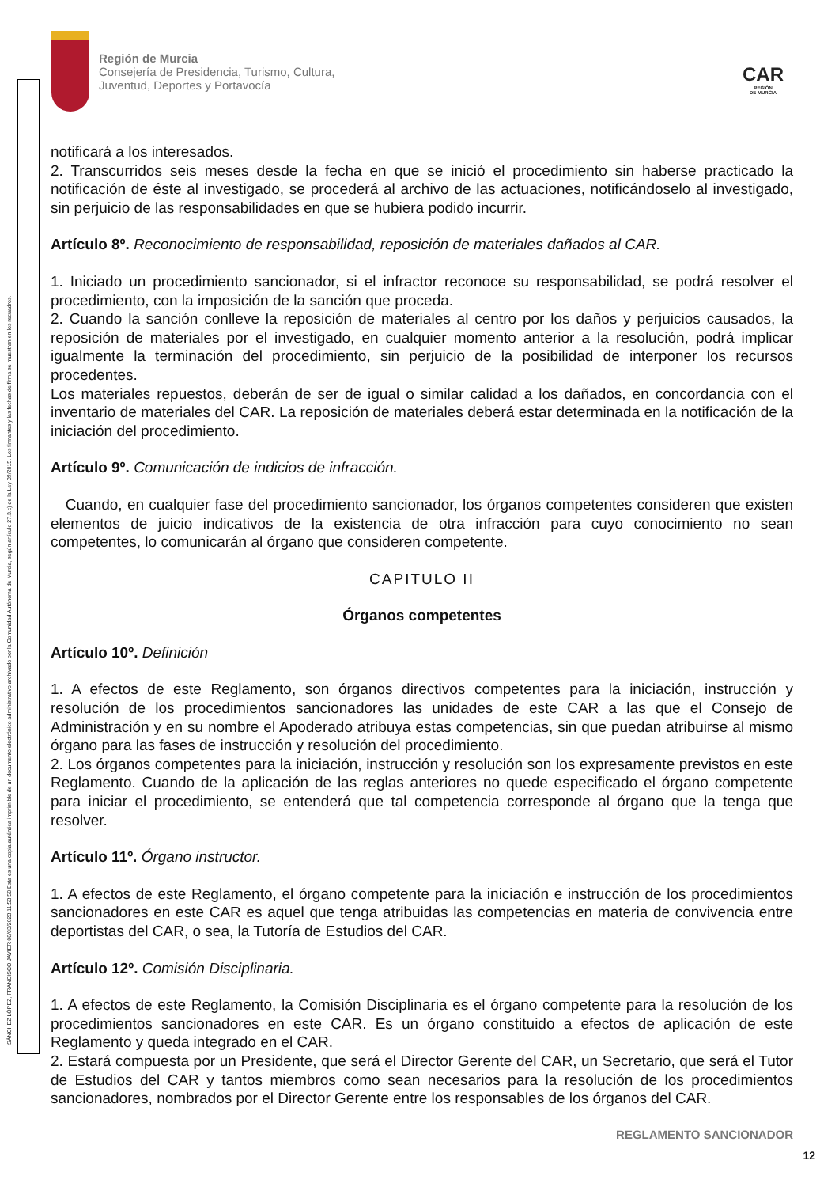Región de Murcia
Consejería de Presidencia, Turismo, Cultura,
Juventud, Deportes y Portavocía
CAR
REGIÓN
DE MURCIA
SÁNCHEZ LÓPEZ, FRANCISCO JAVIER 08/03/2023 11:53:50 Esta es una copia auténtica imprimible de un documento electrónico administrativo archivado por la Comunidad Autónoma de Murcia, según artículo 27.3.c) de la Ley 39/2015. Los firmantes y las fechas de firma se muestran en los recuadros.
notificará a los interesados.
2. Transcurridos seis meses desde la fecha en que se inició el procedimiento sin haberse practicado la notificación de éste al investigado, se procederá al archivo de las actuaciones, notificándoselo al investigado, sin perjuicio de las responsabilidades en que se hubiera podido incurrir.
Artículo 8º. Reconocimiento de responsabilidad, reposición de materiales dañados al CAR.
1. Iniciado un procedimiento sancionador, si el infractor reconoce su responsabilidad, se podrá resolver el procedimiento, con la imposición de la sanción que proceda.
2. Cuando la sanción conlleve la reposición de materiales al centro por los daños y perjuicios causados, la reposición de materiales por el investigado, en cualquier momento anterior a la resolución, podrá implicar igualmente la terminación del procedimiento, sin perjuicio de la posibilidad de interponer los recursos procedentes.
Los materiales repuestos, deberán de ser de igual o similar calidad a los dañados, en concordancia con el inventario de materiales del CAR. La reposición de materiales deberá estar determinada en la notificación de la iniciación del procedimiento.
Artículo 9º. Comunicación de indicios de infracción.
Cuando, en cualquier fase del procedimiento sancionador, los órganos competentes consideren que existen elementos de juicio indicativos de la existencia de otra infracción para cuyo conocimiento no sean competentes, lo comunicarán al órgano que consideren competente.
CAPITULO II
Órganos competentes
Artículo 10º. Definición
1. A efectos de este Reglamento, son órganos directivos competentes para la iniciación, instrucción y resolución de los procedimientos sancionadores las unidades de este CAR a las que el Consejo de Administración y en su nombre el Apoderado atribuya estas competencias, sin que puedan atribuirse al mismo órgano para las fases de instrucción y resolución del procedimiento.
2. Los órganos competentes para la iniciación, instrucción y resolución son los expresamente previstos en este Reglamento. Cuando de la aplicación de las reglas anteriores no quede especificado el órgano competente para iniciar el procedimiento, se entenderá que tal competencia corresponde al órgano que la tenga que resolver.
Artículo 11º. Órgano instructor.
1. A efectos de este Reglamento, el órgano competente para la iniciación e instrucción de los procedimientos sancionadores en este CAR es aquel que tenga atribuidas las competencias en materia de convivencia entre deportistas del CAR, o sea, la Tutoría de Estudios del CAR.
Artículo 12º. Comisión Disciplinaria.
1. A efectos de este Reglamento, la Comisión Disciplinaria es el órgano competente para la resolución de los procedimientos sancionadores en este CAR. Es un órgano constituido a efectos de aplicación de este Reglamento y queda integrado en el CAR.
2. Estará compuesta por un Presidente, que será el Director Gerente del CAR, un Secretario, que será el Tutor de Estudios del CAR y tantos miembros como sean necesarios para la resolución de los procedimientos sancionadores, nombrados por el Director Gerente entre los responsables de los órganos del CAR.
REGLAMENTO SANCIONADOR
12